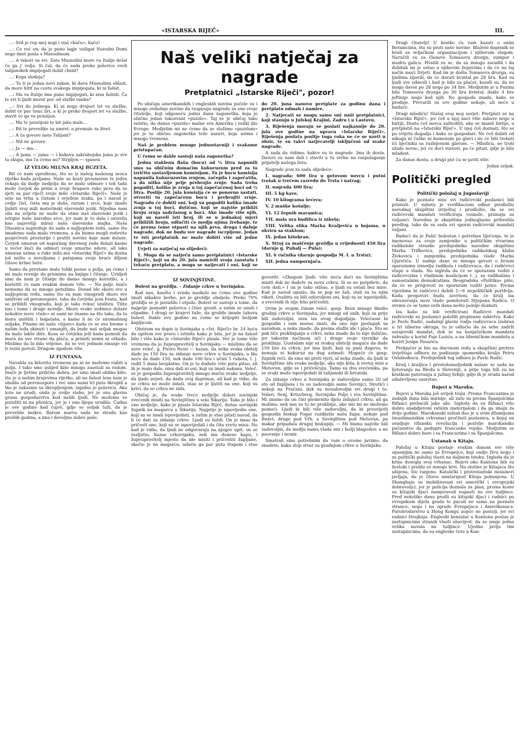«ISTARSKA RIJEČ» III.
...: Svil je rep mej nogi i stal «kučo», kučo!
...: Će reć on, da je puno lagje važigat Narodni Domi nego imet posla s Mussolinom.
...: A takovi su svi. Zato Mussolini more va Italije delat ča ga j' volja. Si čul, da će sada preko polovice sveh talijanskeh impijegati dobit cbsid?
...: Kega zlodeja?
...: To ti je jedan novi zakon, ki dava Mussolinu oblast, da more hitit na cestu svakega impijegata, ki ni fašist.
...: Ma va Italije ima puno impijegati, ki nisu fašisti. Ča te svi ti ljudi morat poć od službi vanka?
...: Svi do jednega. Ki ni nego dvajset let va službe, dobit će par tisuć liri, a ki je preko dvajset let va službe, stavit će ga va penzijon.
...: Ma te penzijoni te bit jako male...
...: Bit te prevelike za umret, a premale za živet.
...: A ča govore nato Talijani?
...: Niš ne govore.
...: Ja — ma...
...: A jama — jama — i kakova sakrabojska jama je sve to skupa, ma ča ćemo no? Strpljen — spasen.
IZ VELOG MLUNA KRAJ BUZETA.
Bit će nam oprošteno, što se iz našeg malenog seoca rijetko kada javljamo. Naše su kosti preumorne te jedva čekaju da dodje nedjelja da se malo odmore i tek tada može čovjek da primi u svoje hrapave ruke pero da se sjeti sa par riječi svoje mile «Istarske Riječi». Naše je selo na vrhu u čistom i svježem zraku, pa i narod je ovdje čist, čista mu je duša, razum i srce, koje znade ljubiti svoj mili materinski slavenski jezik. Nijedna nam sila na svijetu ne može da otme naš slavenski jezik i istrgne naše narodno srce, jer nam je to dala i ostavila kao najsvetiji miraz naša slavenska majka. Naša čitaonica napreduje do sada u najljepšem redu, samo što imademo sada malo vremena, a da bismo mogli redovito posjećivati prostorije i pratiti novine koje nam dolaze. Čovjek umoran od napornog dnevnog rada dolazi kasno u večer kući da odmori svoje umorne udove, ali iako umoran uzima u ruke milu mu «Istarsku Riječ» da dozna još nešto o nevoljama i patnjama svoje braće diljem čitave kršne Istre.
Samo da prestane malo toliki posao u polju, pa ćemo i mi malo revnije da prionimo na knjigu i čitanje. Uvidjeli smo da nam je čitanje do danas mnogo koristilo, a i koristiti će nam svakim danom više. — Na polje inače nemamo da se mnogo potužimo. Dosad ide skoro sve u najljepšem redu, samo što su nam vinogradi skoro sve uništeni od peronospore, tako da čovjeka jeza hvata, kad se približi vinogradu, koji je tako rekuć uništen. Tište nas i tome i druge nevolje. Skoro svake sedmice dolaze nekakve nove «taše» ni sami ne znamo na što tako, da to mora uništiti i bogataša, a kamo li ne će siromašnog seljaka. Pitamo mi naše «šijore» kada će se ovo breme s našim leđa skinuti i umanjiti, da bude naš seljak mogao da malo lakše diše. Kosa se čovjeku ježi kada pomisli da mora na sve strane da plaća, a primiti nema ni otkuda. Mislimo da bi bilo vrijeme, da se već jednom smanje svi ti razni porezi. Drugom zgodom više.
IZ FUNTANA.
Navalila su kišovita vremena pa ni ne možemo raditi u polju. I tako smo uslijed kiše mnogo zaostali sa radom. Inače je ljetina prilično dobra, jer smo imali obilno kiše, što je u našim krajevima rijetko, ali na žalost loza nam je obolila od perenospore i već smo nami tri puta škropili a tko je zakasnio sa škropljenjem, izgubio je polovicu. Ako loza ne urodi, onda je ovdje slabo, jer je ona glavna grana gospodarstva kod naših ljudi. Ne možemo se potužiti ni na pšenicu, jer je i ona lijepo urodila. Čudno je ove godine kad čuješ, gdje se seljak tuži, da je preveliše mokro. Barem marva sada ne strada kao prošlih godina, a ima i dovoljno dobre paše.
Naš veliki natječaj za nagrade
Pretplatnici „Istarske Riječi", pozor!
Po običaju amerikanskih i engleskih novina počele su i mnoge ovdašnje novine da raspisuju nagrade za one svoje čitatelje, koji odgoneću jednu danu zagonetku, koja je obično jedan takozvani «puzzle». Taj se je običaj tako raširio, da danas «puzzla» malne sva Amerika i veliki dio Evrope. Medjutim mi ne ćemo da se služimo «puzzlom» jer je to obično zagonetka teže naravi, koja uzima i mnogo vremena.
Naš je problem mnogo jednostavniji i svakome pristupačan.
U čemu se dakle sastoji naša zagonetka?
Jednu staklenu flašu (bocu) od ½ litra napunili smo sa običnim domaćim kukuruzom pred za to izričito sastavljenom komisijom. Tu je bocu komisija napunila kukuruzovim zrnjem, začepila i zapečatila, a da nitko nije prije prebrojio zrnje. Sada treba pogoditi, koliko je zrnja u toj zapečaćenoj boci od ½ litra. Poslije 20. jula komisija će se ponovno sastati, otvoriti tu zapečaćenu bocu i prebrojiti zrnje. Nagradu će dobiti oni, koji su pogodili koliko imade zrnja u toj boci, dotično, koji se najviše približi broju zrnja sadržanog u boci. Ako imade više njih, koji su naveli isti broj, ili se u jednakoj mjeri približili broju, odlučiti će medju njima žrebanje, te će prema tome otpasti na njih prva, druga i dalnje nagrade, dok ne budu sve nagrade iscrpljene. Jedan te isti pretplatnik ne može dobiti više od jedne nagrade.
Uvjeti za natječaj su slijedeći:
1. Mogu da se natječu samo pretplatnici «Istarske Riječi», koji su do 20. jula namirili svoju zaostalu i tekuću pretplatu, a mogu se natjecati i oni, koji se do 20. juna nanovo pretplate za godinu dana i pretplatu odmah i namire.
2. Natjecati se mogu samo oni naši pretplatnici, koji stanuju u Julskoj Krajini, Zadru i u Lastovu.
3. Riješenja moraju se poslati najkasnije do 20. jula ove godine na upravu «Istarske Riječi». Riješenja poslata poslije toga roka ne će se uzeti u obzir, te su takvi natjecatelji isključeni od svake nagrade.
A sada da vidimo, kakve su to nagrade. Ima ih dosta. Darovi su nam dali i staviti u tu svrhu na raspolaganje prijatelji našega lista.
Nagrade jesu za sada slijedeće:
I. nagrada: 600 lira u gotovom novcu i putni trošak u trećem razredu do Trsta i natrag;
II. nagrada 400 lira;
III. 5 kg kave,
IV. 10 kilograma šećera;
V. 2 muške košulje;
VI. 12 žepnih maramica;
VII. mala ura budilica iz nikela;
VIII. Velika slika Marka Kraljevića u bojama, u okviru sa staklom;
IX. jedan kišobran.
X. Stroj za maščenje grožđja u vrijednosti 450 lira (daruje g. Puhalj — Pula);
XI. 6 ručnika (daruje gospodja M. I. u Trstu);
XII. jedna sumpornjača.
IZ SOVINJŠTINE.
Bolest na grožđju. - Zidanje crkve u Sovinjaku.
Kod nas, kaošto i svuda naokolo ne ćemo ove godine imati nikakve berbe, jer je grožđje oboljelo. Preko 70% grožđja se je posušilo i otpalo. Bolest se sastoji u tome, da najprije pomodri polovica i čitav grozd, a zatim se osuši i otpadne. I drugi se krajevi tuže, da grožđe imade takovu bolest. Dakle ove godine ne ćemo se krijepiti božjom kapljicom.
Obzirom na dopis iz Sovinjaka u «Ist. Riječi» br. 24 hoću da opišem sve pravo i istinito kako je bilo, jer je na žalost bilo i više kako je «Istarske Riječ» pisala. Već je tome više vremena da jo župeupravitelj u Sovinjaku — mislimo da se zove veleč. g. Pietro Reisi — kazao, da neka svaka obitelj dade po 150 lira za zidanje nove crkve u Sovinjaku, a tko neće da dade 150, nek dade 100 lira i učini 5 rabota, t. j. radit 5 dana besplatno. On je to doduše više puta pitao, ali ih je malo dalo, nisu dali ni oni, koji su imali nakanu. Veleč. se je gospodin župeupravitelj mnogo mučio svake nedjelje, da ljude uvjeri, da dadu svoj doprinos, ali kad je vidio, da se crkva ne može zidati, stao se je ljutiti na one, koji su krivi, da se crkva ne zida.
Običaj je, da svake treće nedjelje dolazi sovinjski svećenik misiti na Sovinjštinu u selo Šikariju. Tako je bilo i one nedjelje, kako je pisala Istarska Riječ, došao sovinjski župnik na magarcu u Šikariju. Najprije je ispovijedio one, koji su se imali ispovijedati, a zatim je stao pitati narod, da li će dati za zidanje crkve. Ljudi su šutili. On je imao da pričesti one, koji su se ispovijedali i da čita svetu misu. No kad je vidio, da ljudi ne odgovaraju na njegov upit, on se razljutio, kazao crkovnjaku, nek mu donese kapu, i župeupravitelj mjesto da ide misiti i pričestiti župljane, skočio je na magarca, udario ga par puta štapom i stao govoriti: «Zbogom ljudi; više neću doći na Sovinjštinu misiti dok ne dadete za novu crkvu, ili se ne potpišete, da ćete dati.» I on je tako otišao, a ljudi su ostali bez mise. Kad je narod opazio, da se pop ne šali, stali su za njim vikati. Osobito su bili ozlovoljeni oni, koji su se ispovijedili, a svećenik ih nije htio pričestiti.
Ovim je svojim činom veleč. gosp. Reisi mnogo škodio gradnji crkve u Sovinjaku, jer mnogi od onih, koji su prije bili zadovoljni, nisu iza ovog dogodjaja. Velečasni bi gospodin i sam morao znati, da ono nije poslupak sa narodom, a neka znade, da prema službi ide i plaća. Što se pak tiče proklinjanja u crkvi, neka znade da to nije dolično, jer takovim načinom uči i druge svoje vjernike da proklinju. Uostalom nije ni svakoj obitelji moguće da dade 150 lira za crkvu, jer ima ljudi, koji su puni dugova, te nemaju ni kukuruz na dug uzimati. Moguće će gosp. župnik reći, da smo mi proti vjeri, al neka znade, da ljudi iz Sovinjštine idu svake nedjelje, ako nije kiša, k svetoj misi u Motovun, gdje se i pričešćuju. Tamo su dva svećenika, pa se svaki može ispovijedati ili talijanski ili hrvatski.
Za zidanje crkve u Sovinjaku je zadovoljno samo 20 od sto od župljana i to su zadovoljni samo Sovinjci, Sirotići i nekoji na Pračani, dok su nezadovoljni svi drugi i to: Volari, Senj, Krtovbreg, Sovinjsko Polje i sva Sovinjština. Mi znamo da on čini plemenito djelo zidajući crkvu, ali ga molimo, nek nas za to ne proklinje, ako mu mi ne možemo pomoći. Ljudi bi bili više zadovoljni, da bi presvijetli gospodin biskup Fogar razdijelio našu župu: nekoje pod Buzet, druge pod Vrh, a Sovinjštinu pod Motovun, pa makar pripadala drugoj biskupiji. — Mi bismo najviše bili zadovoljni, da medju nama vlada mir i božji blagoslov, a ne psovanje i nemir.
Smatrali smo potrebnim da vam o ovome javimo, da znadete, kako stoji stvar sa gradnjom crkve u Sovinjaku.
Dragi čitatelji! U kratko ću vam kazati o onim Beramcima, što su proti naše novine. Blaženi dopisnik se hvali sa seljačkom organizacijom i njihovom slogom. Naručili su za članove Tomasovu drozgu, sumpor i modru galicu. Hvalili su se, da su mnogo zaradili i da dobitak im je ostao u njihovim žepovima i da će na taj način moći živjeti. Kad im je došla Tomasova drozga, su ljudima izjavili, da će davati kvintal po 28 lira. Kad su ljudi sve odnesli i kad je bilo za plaćat, kazali su, da ne mogu davat po 28 nego po 34 lire. Medjutim je u Pazinu bila Tomasova drozga po 30 lira kvintal; dakle 4 lire jeftinije nego kod njih. No gospoda znadu, kako se prodaje. Prevarili su ove godine nekoje, ali neće u buduće.
Dragi mladiću! Slušaj ovaj moj savjet: Pretplati se na «Istarsku Riječ», jer ćeš u njoj naći više zabave nego u birtiji. Dosta ćeš novca zašteditii, ako se maniš birtije, a pretplatiš na «Istarsku Riječ». U njoj ćeš doznati, što se po svijetu dogadja i kako se gospodari. Ne ćeš dobiti od nikoga ni čuške ni kamenom po glavi i ne će biti trebati ići liječniku sa razbijenom glavom. — Mladiću, ne troši uludo novac, jer će doći starost, pa će pitati, gdje je bila mladost.
Za danas dosta, a drugi put ću se javiti više.
Jedan seljak.
Politički pregled
Politički položaj u Jugoslaviji
Kako je poznato nisu svi radićevski poslanici bili priznati. U subotu je verifikacioni odbor predložio narodnoj skupštini izvještaj i predložio, da se svi radićevski mandati verificiraju (osnaže, priznaju za valjane). Narodna je skupština jednoglasno prihvatila predlog, tako da su sada svi sporni radićevski mandati valjani.
Budući da je Pašić bolestan i potreban liječenja, to je imenovao za svoje zamjenike u političkim stvarima radikalske stranke predsjednika narodne skupštine Marka Trifkovića, predsjednika radikalskog kluba Živkovića i zamjenika predsjednika vlade Marka Gjuričića. U zadnje dane se mnogo govori o brzom sporazumu izmedju radikala i radićevaca, da i radićevci stupe u vladu. No izgleda da će se sporazum voditi s radićevcima i vladinom koalicijom t. j. sa radikalima i samostalnim demokratima. Beogradska «Politika» piše, da će se pregovori za sporazum voditi javno. Prema vijestima bi radićevci dobili 5—6 nepolitičkih portfelja. Kada pregovori budu završeni, da će kralj iza obrazovanja nove vlade pomilovati Stjepana Radića. O svemu će se tome ovih dana nešto jasnije doznati.
Iza kako su bili verificirani Radićevi mandati radićevski su poslanici položili propisanu zakletvu. Kako je Pavle Radić, sadašnji glavni vodja radićevaca izabran u tri izborna okruga, to je odlučio da za sebe zadrži sarajevski mandat, dok se na banjalučkom mandatu zahvalio u korist Paje Lozića, a na šibeničkom mandatu u korist Josipa Pasarića.
Prekjučer je bio na dnevnom redu u skupštini pretres izvještaja odbora za podizanje spomenika kralju Petru Oslobodiocu. Predsjednik tog odbora je Pavle Radić.
Kralj i kraljica i prestolonasljednik nalaze se sada na ljetovanju na Bledu u Sloveniji, a prije toga bili su na kratkom putovanju u južnoj Srbiji; gdje ih je svuda narod oduševljeno susretao.
Bojevi u Maroku.
Bojevi u Maroku još uvijek traju. Prema Francuzima je zadnjih dana bilo mirnije, ali zato su prema Španjolcima Rifanci prebacili jake sile. Izgleda da su Rifanci vrlo dobro snabdjeveni ratnim materijalom i da ga imaju za dvije godine. Marokanski sultan dao je u svim džamijama (muslimanskim crkvama) pročitati poslanicu, u kojoj on osudjuje rifansku revoluciju i pozivlje marokansko pučanstvo da podupre francusko vojsko. Medjutim se Rifanci dobro bore i sa Francuzima i sa Španjolcima.
Ustanak u Kitaju.
Položaj u Kitaju postaje svakim danom sve više opasnijim ne samo za Evropejce, koji ondje živu nego i za politički položaj vlasti na daljnem istoku. Izgleda da je kriza dosegla svoj vrhunac. Bojevi oko Kantona bili su žestoki i prolilo se mnogo krvi. Na stotine je Kitajaca što ubijeno, što ranjeno. Katolički i protestantski misioneri javljaju, da je čitava unutarnjost Kitaja pobunjena. U Shanghaju su mobilizovani svi američki i evropejski dobrovoljci, jer je policija doznala za plan, prema kome su kitajski djaci namjeravali napasti na sve tudjince. Pred nekoliko dana prošli su kitajski djaci i radnici po evropskom dijelu grada te pucali ne samo na poznate strance, nego i na zgrade Evropejaca i Amerikanaca. Parobrodarstvo u Hong Kongu uopće ne postoji, jer svi radnici štrajkuju. Engleski konsulat u Kantonu poslao je zastupnicima stranih vlasti obavijest, da se snuje jedna velika navala na tudjince. Ujedno javlja tim zastupnicima, da su engleske čete u Kan-